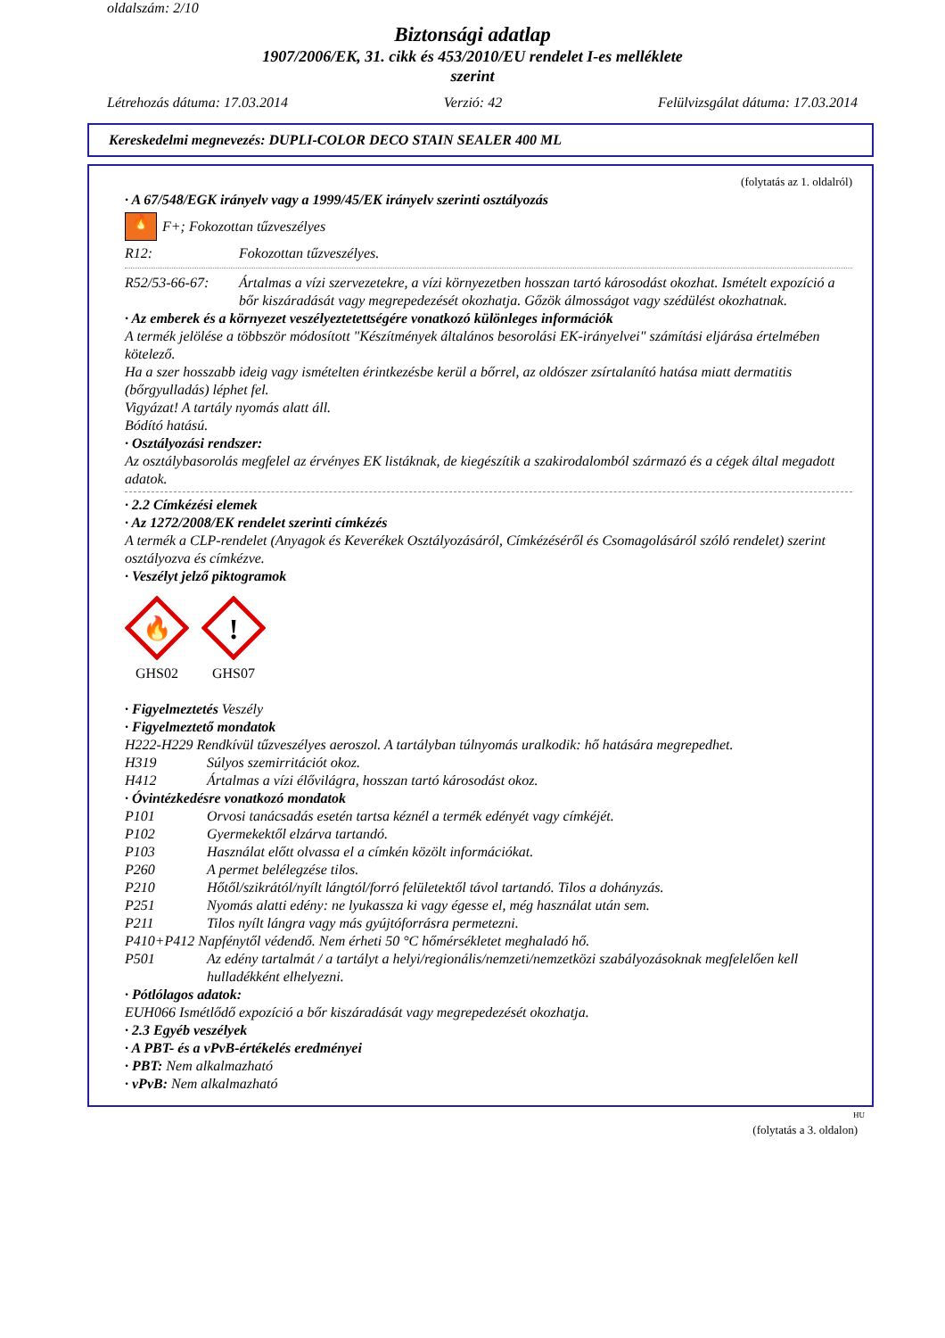oldalszám: 2/10
Biztonsági adatlap
1907/2006/EK, 31. cikk és 453/2010/EU rendelet I-es melléklete
szerint
Létrehozás dátuma: 17.03.2014 Verzió: 42 Felülvizsgálat dátuma: 17.03.2014
Kereskedelmi megnevezés: DUPLI-COLOR DECO STAIN SEALER 400 ML
(folytatás az 1. oldalról)
· A 67/548/EGK irányelv vagy a 1999/45/EK irányelv szerinti osztályozás
🔥 F+; Fokozottan tűzveszélyes
R12: Fokozottan tűzveszélyes.
R52/53-66-67: Ártalmas a vízi szervezetekre, a vízi környezetben hosszan tartó károsodást okozhat. Ismételt expozíció a bőr kiszáradását vagy megrepedezését okozhatja. Gőzök álmosságot vagy szédülést okozhatnak.
· Az emberek és a környezet veszélyeztetettségére vonatkozó különleges információk
A termék jelölése a többször módosított "Készítmények általános besorolási EK-irányelvei" számítási eljárása értelmében kötelező.
Ha a szer hosszabb ideig vagy ismételten érintkezésbe kerül a bőrrel, az oldószer zsírtalanító hatása miatt dermatitis (bőrgyulladás) léphet fel.
Vigyázat! A tartály nyomás alatt áll.
Bódító hatású.
· Osztályozási rendszer:
Az osztálybasorolás megfelel az érvényes EK listáknak, de kiegészítik a szakirodalomból származó és a cégek által megadott adatok.
· 2.2 Címkézési elemek
· Az 1272/2008/EK rendelet szerinti címkézés
A termék a CLP-rendelet (Anyagok és Keverékek Osztályozásáról, Címkézéséről és Csomagolásáról szóló rendelet) szerint osztályozva és címkézve.
· Veszélyt jelző piktogramok
🔥
GHS02
!
GHS07
· Figyelmeztetés Veszély
· Figyelmeztető mondatok
H222-H229 Rendkívül tűzveszélyes aeroszol. A tartályban túlnyomás uralkodik: hő hatására megrepedhet.
H319 Súlyos szemirritációt okoz.
H412 Ártalmas a vízi élővilágra, hosszan tartó károsodást okoz.
· Óvintézkedésre vonatkozó mondatok
P101 Orvosi tanácsadás esetén tartsa kéznél a termék edényét vagy címkéjét.
P102 Gyermekektől elzárva tartandó.
P103 Használat előtt olvassa el a címkén közölt információkat.
P260 A permet belélegzése tilos.
P210 Hőtől/szikrától/nyílt lángtól/forró felületektől távol tartandó. Tilos a dohányzás.
P251 Nyomás alatti edény: ne lyukassza ki vagy égesse el, még használat után sem.
P211 Tilos nyílt lángra vagy más gyújtóforrásra permetezni.
P410+P412 Napfénytől védendő. Nem érheti 50 °C hőmérsékletet meghaladó hő.
P501 Az edény tartalmát / a tartályt a helyi/regionális/nemzeti/nemzetközi szabályozásoknak megfelelően kell hulladékként elhelyezni.
· Pótlólagos adatok:
EUH066 Ismétlődő expozíció a bőr kiszáradását vagy megrepedezését okozhatja.
· 2.3 Egyéb veszélyek
· A PBT- és a vPvB-értékelés eredményei
· PBT: Nem alkalmazható
· vPvB: Nem alkalmazható
HU
(folytatás a 3. oldalon)